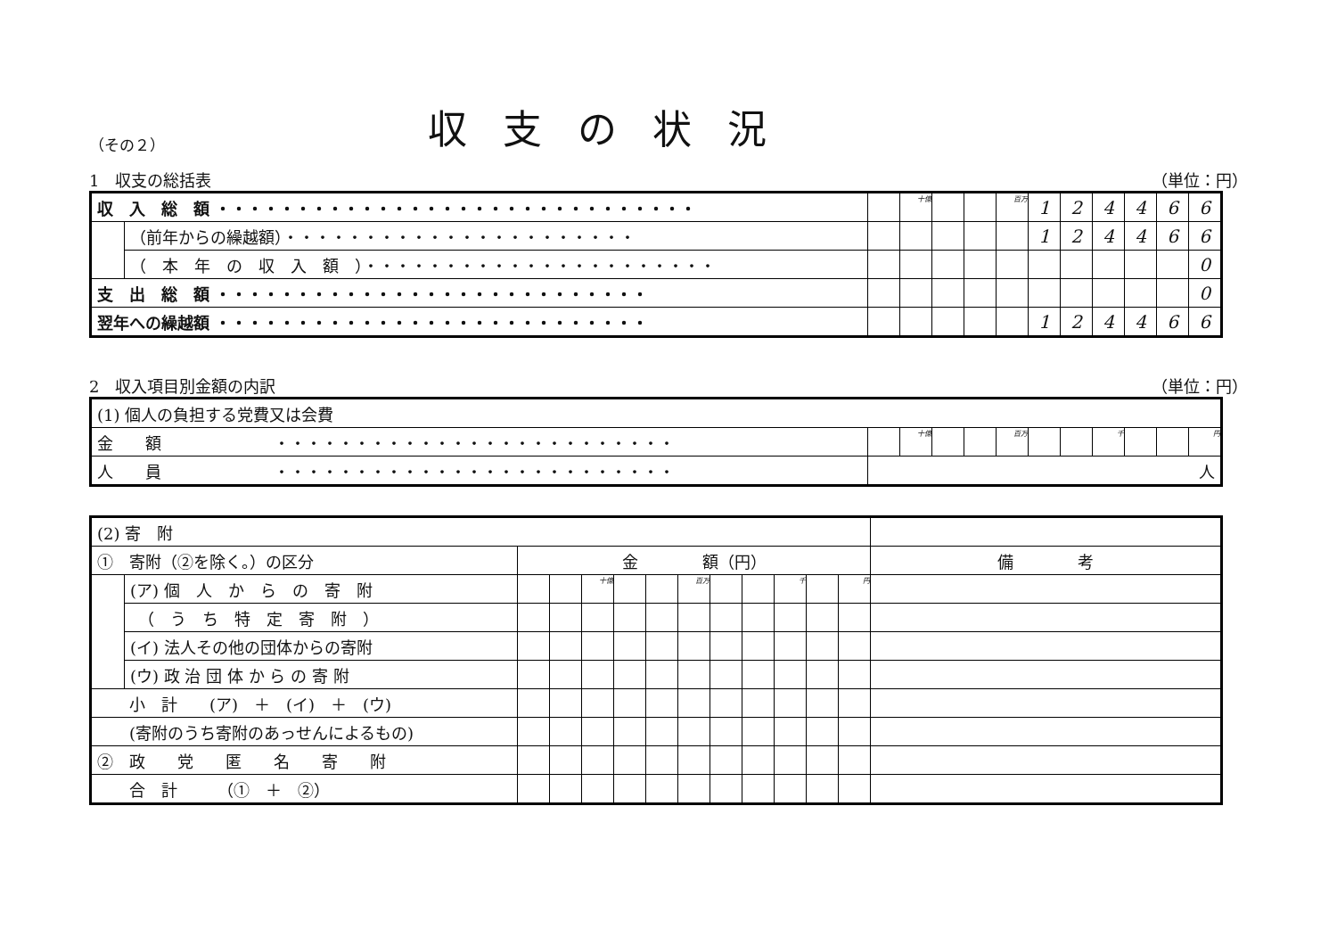（その２）
収支の状況
1　収支の総括表 （単位：円）
| 収 入 総 額 ・・・・・・・・・・・・・・・・・・・・・・・・・・・・・・ | | | 十億 | | | 百万 | 1 | 2 | 4 | 4 | 6 | 6 |
| | （前年からの繰越額）・・・・・・・・・・・・・・・・・・・・・・ | | | | | | 1 | 2 | 4 | 4 | 6 | 6 |
| | （ 本 年 の 収 入 額 ）・・・・・・・・・・・・・・・・・・・・・・ | | | | | | | | | | | 0 |
| 支 出 総 額 ・・・・・・・・・・・・・・・・・・・・・・・・・・・ | | | | | | | | | | | | 0 |
| 翌年への繰越額 ・・・・・・・・・・・・・・・・・・・・・・・・・・・ | | | | | | | 1 | 2 | 4 | 4 | 6 | 6 |
2　収入項目別金額の内訳 （単位：円）
| (1) 個人の負担する党費又は会費 | | | | | | | | | | | |
| 金 額 ・・・・・・・・・・・・・・・・・・・・・・・・・ | | 十億 | | | 百万 | | | 千 | | | 円 |
| 人 員 ・・・・・・・・・・・・・・・・・・・・・・・・・ | 人 | | | | | | | | | | |
| (2) 寄 附 | | | | | | | | | | | | | |
| ① 寄附（②を除く。）の区分 | | 金 額（円） | | | | | | | | | | | 備 考 |
| | (ア) 個 人 か ら の 寄 附 | | | 十億 | | | 百万 | | | 千 | | 円 | |
| | （ う ち 特 定 寄 附 ） | | | | | | | | | | | | |
| | (イ) 法人その他の団体からの寄附 | | | | | | | | | | | | |
| | (ウ) 政 治 団 体 か ら の 寄 附 | | | | | | | | | | | | |
| 小 計 (ア) ＋ (イ) ＋ (ウ) | | | | | | | | | | | | | |
| (寄附のうち寄附のあっせんによるもの) | | | | | | | | | | | | | |
| ② 政 党 匿 名 寄 附 | | | | | | | | | | | | | |
| 合 計 （① ＋ ②） | | | | | | | | | | | | | |